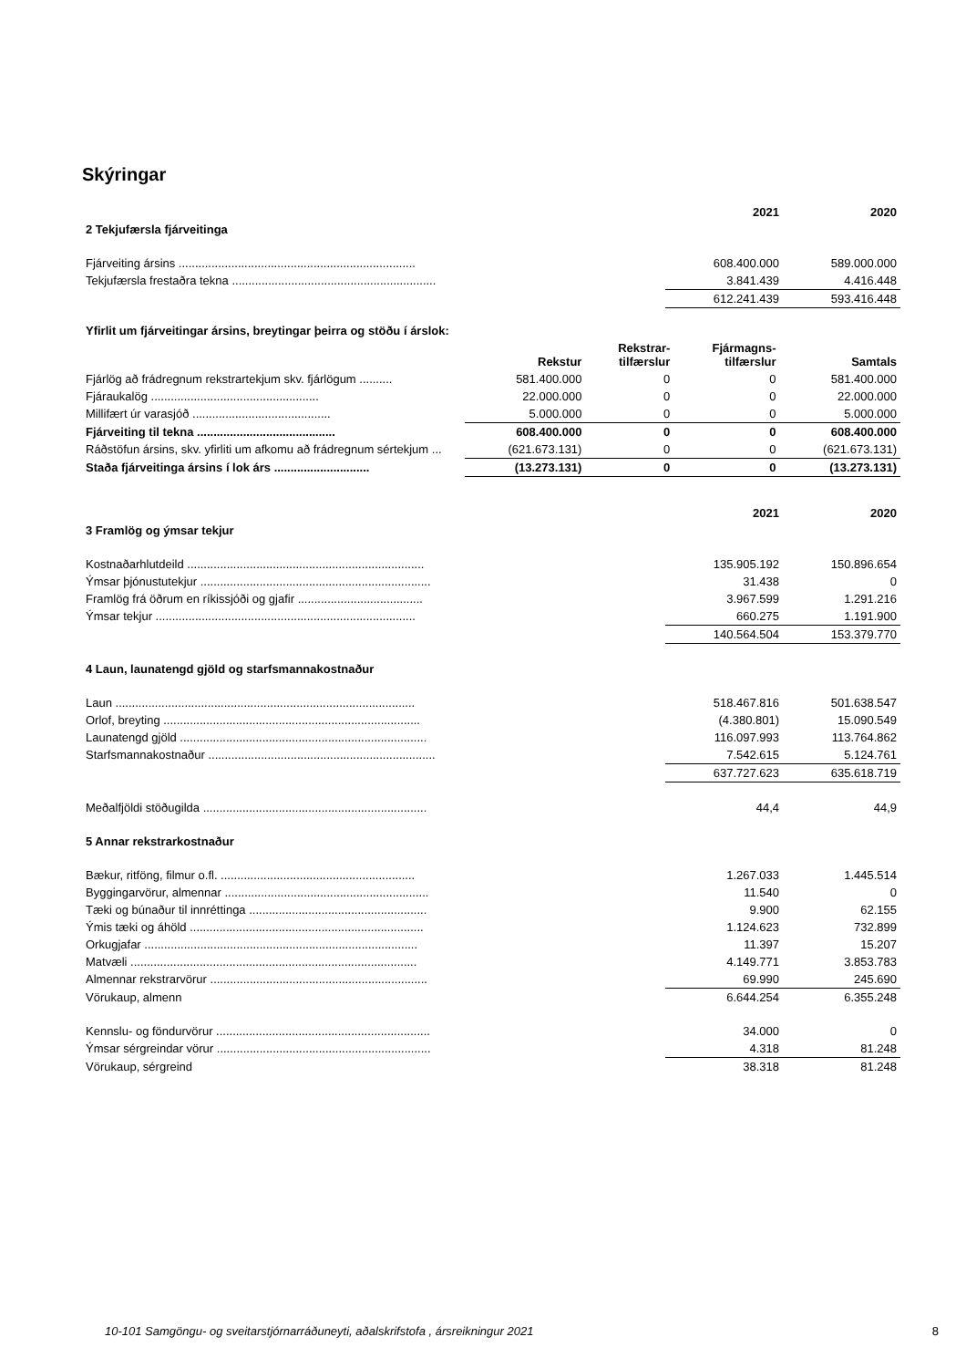Skýringar
| | 2021 | 2020 |
| 2 Tekjufærsla fjárveitinga | | |
| Fjárveiting ársins ........................................................................ | 608.400.000 | 589.000.000 |
| Tekjufærsla frestaðra tekna .............................................................. | 3.841.439 | 4.416.448 |
| | 612.241.439 | 593.416.448 |
| Yfirlit um fjárveitingar ársins, breytingar þeirra og stöðu í árslok: | | | | |
| | Rekstur | Rekstrar- tilfærslur | Fjármagns- tilfærslur | Samtals |
| Fjárlög að frádregnum rekstrartekjum skv. fjárlögum .......... | 581.400.000 | 0 | 0 | 581.400.000 |
| Fjáraukalög ................................................... | 22.000.000 | 0 | 0 | 22.000.000 |
| Millifært úr varasjóð .......................................... | 5.000.000 | 0 | 0 | 5.000.000 |
| Fjárveiting til tekna .......................................... | 608.400.000 | 0 | 0 | 608.400.000 |
| Ráðstöfun ársins, skv. yfirliti um afkomu að frádregnum sértekjum ... | (621.673.131) | 0 | 0 | (621.673.131) |
| Staða fjárveitinga ársins í lok árs ............................. | (13.273.131) | 0 | 0 | (13.273.131) |
| | 2021 | 2020 |
| 3 Framlög og ýmsar tekjur | | |
| Kostnaðarhlutdeild ........................................................................ | 135.905.192 | 150.896.654 |
| Ýmsar þjónustutekjur ...................................................................... | 31.438 | 0 |
| Framlög frá öðrum en ríkissjóði og gjafir ...................................... | 3.967.599 | 1.291.216 |
| Ýmsar tekjur ............................................................................... | 660.275 | 1.191.900 |
| | 140.564.504 | 153.379.770 |
| 4 Laun, launatengd gjöld og starfsmannakostnaður | | |
| Laun ........................................................................................... | 518.467.816 | 501.638.547 |
| Orlof, breyting .............................................................................. | (4.380.801) | 15.090.549 |
| Launatengd gjöld ........................................................................... | 116.097.993 | 113.764.862 |
| Starfsmannakostnaður ..................................................................... | 7.542.615 | 5.124.761 |
| | 637.727.623 | 635.618.719 |
| Meðalfjöldi stöðugilda .................................................................... | 44,4 | 44,9 |
| 5 Annar rekstrarkostnaður | | |
| Bækur, ritföng, filmur o.fl. ........................................................... | 1.267.033 | 1.445.514 |
| Byggingarvörur, almennar .............................................................. | 11.540 | 0 |
| Tæki og búnaður til innréttinga ...................................................... | 9.900 | 62.155 |
| Ýmis tæki og áhöld ....................................................................... | 1.124.623 | 732.899 |
| Orkugjafar ................................................................................... | 11.397 | 15.207 |
| Matvæli ....................................................................................... | 4.149.771 | 3.853.783 |
| Almennar rekstrarvörur .................................................................. | 69.990 | 245.690 |
| Vörukaup, almenn | 6.644.254 | 6.355.248 |
| Kennslu- og föndurvörur ................................................................. | 34.000 | 0 |
| Ýmsar sérgreindar vörur ................................................................. | 4.318 | 81.248 |
| Vörukaup, sérgreind | 38.318 | 81.248 |
10-101 Samgöngu- og sveitarstjórnarráðuneyti, aðalskrifstofa , ársreikningur 2021 8